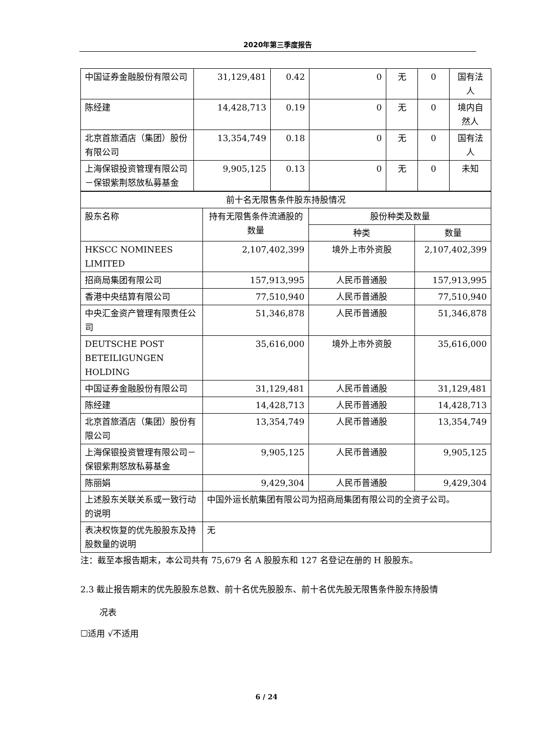2020年第三季度报告
| 中国证券金融股份有限公司 | 31,129,481 | 0.42 | 0 | 无 | 0 | 国有法人 |
| 陈经建 | 14,428,713 | 0.19 | 0 | 无 | 0 | 境内自然人 |
| 北京首旅酒店（集团）股份有限公司 | 13,354,749 | 0.18 | 0 | 无 | 0 | 国有法人 |
| 上海保银投资管理有限公司－保银紫荆怒放私募基金 | 9,905,125 | 0.13 | 0 | 无 | 0 | 未知 |
| 前十名无限售条件股东持股情况 | | | |
| 股东名称 | 持有无限售条件流通股的数量 | 股份种类及数量 | |
| | | 种类 | 数量 |
| HKSCC NOMINEES LIMITED | 2,107,402,399 | 境外上市外资股 | 2,107,402,399 |
| 招商局集团有限公司 | 157,913,995 | 人民币普通股 | 157,913,995 |
| 香港中央结算有限公司 | 77,510,940 | 人民币普通股 | 77,510,940 |
| 中央汇金资产管理有限责任公司 | 51,346,878 | 人民币普通股 | 51,346,878 |
| DEUTSCHE POST BETEILIGUNGEN HOLDING | 35,616,000 | 境外上市外资股 | 35,616,000 |
| 中国证券金融股份有限公司 | 31,129,481 | 人民币普通股 | 31,129,481 |
| 陈经建 | 14,428,713 | 人民币普通股 | 14,428,713 |
| 北京首旅酒店（集团）股份有限公司 | 13,354,749 | 人民币普通股 | 13,354,749 |
| 上海保银投资管理有限公司－保银紫荆怒放私募基金 | 9,905,125 | 人民币普通股 | 9,905,125 |
| 陈丽娟 | 9,429,304 | 人民币普通股 | 9,429,304 |
| 上述股东关联关系或一致行动的说明 | 中国外运长航集团有限公司为招商局集团有限公司的全资子公司。 | | |
| 表决权恢复的优先股股东及持股数量的说明 | 无 | | |
注：截至本报告期末，本公司共有 75,679 名 A 股股东和 127 名登记在册的 H 股股东。
2.3 截止报告期末的优先股股东总数、前十名优先股股东、前十名优先股无限售条件股东持股情
况表
☐适用 √不适用
6 / 24